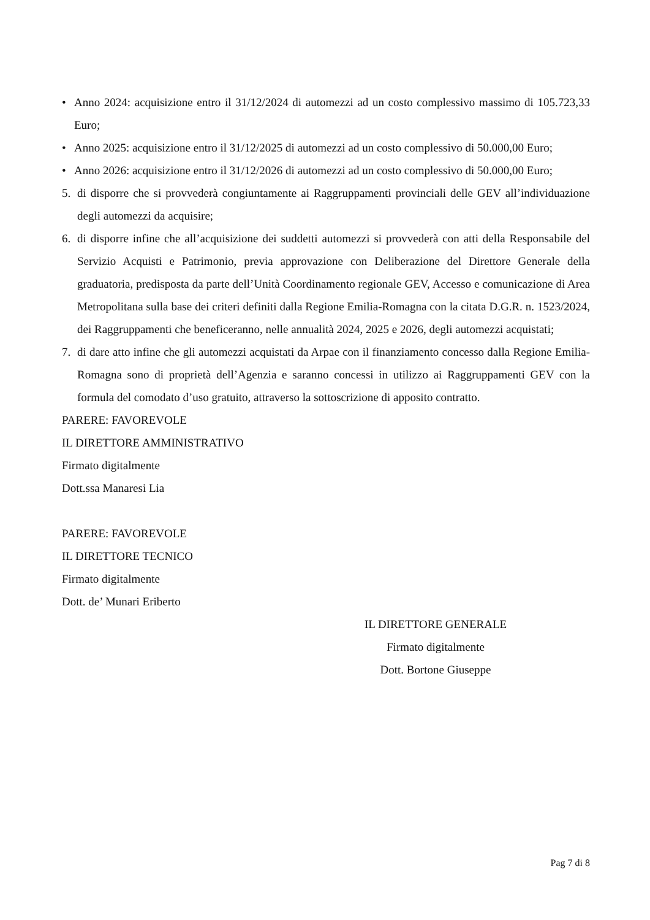• Anno 2024: acquisizione entro il 31/12/2024 di automezzi ad un costo complessivo massimo di 105.723,33 Euro;
• Anno 2025: acquisizione entro il 31/12/2025 di automezzi ad un costo complessivo di 50.000,00 Euro;
• Anno 2026: acquisizione entro il 31/12/2026 di automezzi ad un costo complessivo di 50.000,00 Euro;
5. di disporre che si provvederà congiuntamente ai Raggruppamenti provinciali delle GEV all’individuazione degli automezzi da acquisire;
6. di disporre infine che all’acquisizione dei suddetti automezzi si provvederà con atti della Responsabile del Servizio Acquisti e Patrimonio, previa approvazione con Deliberazione del Direttore Generale della graduatoria, predisposta da parte dell’Unità Coordinamento regionale GEV, Accesso e comunicazione di Area Metropolitana sulla base dei criteri definiti dalla Regione Emilia-Romagna con la citata D.G.R. n. 1523/2024, dei Raggruppamenti che beneficeranno, nelle annualità 2024, 2025 e 2026, degli automezzi acquistati;
7. di dare atto infine che gli automezzi acquistati da Arpae con il finanziamento concesso dalla Regione Emilia-Romagna sono di proprietà dell’Agenzia e saranno concessi in utilizzo ai Raggruppamenti GEV con la formula del comodato d’uso gratuito, attraverso la sottoscrizione di apposito contratto.
PARERE: FAVOREVOLE
IL DIRETTORE AMMINISTRATIVO
Firmato digitalmente
Dott.ssa Manaresi Lia
PARERE: FAVOREVOLE
IL DIRETTORE TECNICO
Firmato digitalmente
Dott. de’ Munari Eriberto
IL DIRETTORE GENERALE
Firmato digitalmente
Dott. Bortone Giuseppe
Pag 7 di 8